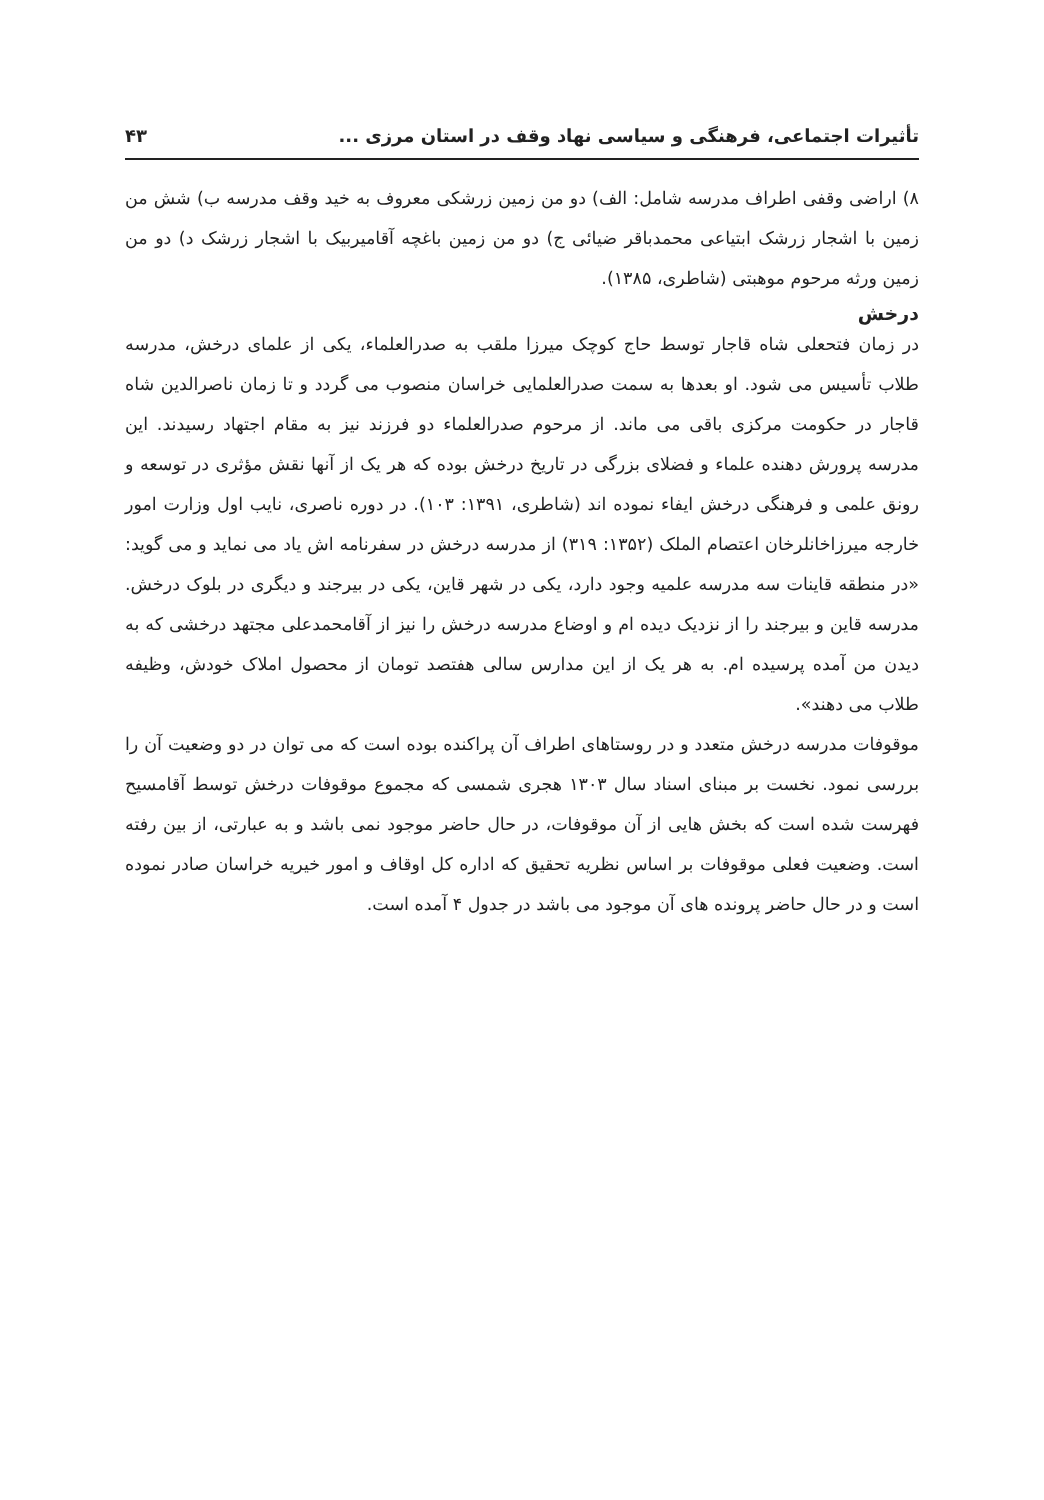تأثیرات اجتماعی، فرهنگی و سیاسی نهاد وقف در استان مرزی ... ۴۳
۸) اراضی وقفی اطراف مدرسه شامل: الف) دو من زمین زرشکی معروف به خید وقف مدرسه ب) شش من زمین با اشجار زرشک ابتیاعی محمدباقر ضیائی ج) دو من زمین باغچه آقامیربیک با اشجار زرشک د) دو من زمین ورثه مرحوم موهبتی (شاطری، ۱۳۸۵).
درخش
در زمان فتحعلی شاه قاجار توسط حاج کوچک میرزا ملقب به صدرالعلماء، یکی از علمای درخش، مدرسه طلاب تأسیس می شود. او بعدها به سمت صدرالعلمایی خراسان منصوب می گردد و تا زمان ناصرالدین شاه قاجار در حکومت مرکزی باقی می ماند. از مرحوم صدرالعلماء دو فرزند نیز به مقام اجتهاد رسیدند. این مدرسه پرورش دهنده علماء و فضلای بزرگی در تاریخ درخش بوده که هر یک از آنها نقش مؤثری در توسعه و رونق علمی و فرهنگی درخش ایفاء نموده اند (شاطری، ۱۳۹۱: ۱۰۳). در دوره ناصری، نایب اول وزارت امور خارجه میرزاخانلرخان اعتصام الملک (۱۳۵۲: ۳۱۹) از مدرسه درخش در سفرنامه اش یاد می نماید و می گوید: «در منطقه قاینات سه مدرسه علمیه وجود دارد، یکی در شهر قاین، یکی در بیرجند و دیگری در بلوک درخش. مدرسه قاین و بیرجند را از نزدیک دیده ام و اوضاع مدرسه درخش را نیز از آقامحمدعلی مجتهد درخشی که به دیدن من آمده پرسیده ام. به هر یک از این مدارس سالی هفتصد تومان از محصول املاک خودش، وظیفه طلاب می دهند».
موقوفات مدرسه درخش متعدد و در روستاهای اطراف آن پراکنده بوده است که می توان در دو وضعیت آن را بررسی نمود. نخست بر مبنای اسناد سال ۱۳۰۳ هجری شمسی که مجموع موقوفات درخش توسط آقامسیح فهرست شده است که بخش هایی از آن موقوفات، در حال حاضر موجود نمی باشد و به عبارتی، از بین رفته است. وضعیت فعلی موقوفات بر اساس نظریه تحقیق که اداره کل اوقاف و امور خیریه خراسان صادر نموده است و در حال حاضر پرونده های آن موجود می باشد در جدول ۴ آمده است.